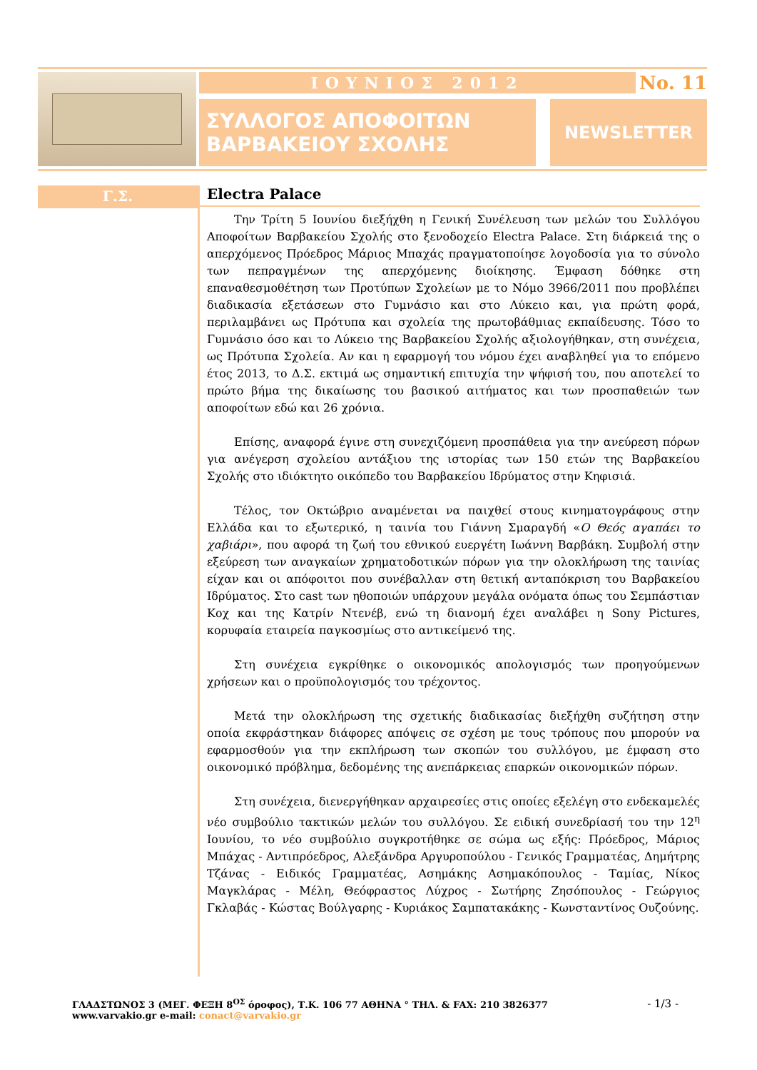ΙΟΥΝΙΟΣ 2012
No. 11
ΣΥΛΛΟΓΟΣ ΑΠΟΦΟΙΤΩΝ
ΒΑΡΒΑΚΕΙΟΥ ΣΧΟΛΗΣ
NEWSLETTER
Γ.Σ.
Electra Palace
Την Τρίτη 5 Ιουνίου διεξήχθη η Γενική Συνέλευση των μελών του Συλλόγου Αποφοίτων Βαρβακείου Σχολής στο ξενοδοχείο Electra Palace. Στη διάρκειά της ο απερχόμενος Πρόεδρος Μάριος Μπαχάς πραγματοποίησε λογοδοσία για το σύνολο των πεπραγμένων της απερχόμενης διοίκησης. Έμφαση δόθηκε στη επαναθεσμοθέτηση των Προτύπων Σχολείων με το Νόμο 3966/2011 που προβλέπει διαδικασία εξετάσεων στο Γυμνάσιο και στο Λύκειο και, για πρώτη φορά, περιλαμβάνει ως Πρότυπα και σχολεία της πρωτοβάθμιας εκπαίδευσης. Τόσο το Γυμνάσιο όσο και το Λύκειο της Βαρβακείου Σχολής αξιολογήθηκαν, στη συνέχεια, ως Πρότυπα Σχολεία. Αν και η εφαρμογή του νόμου έχει αναβληθεί για το επόμενο έτος 2013, το Δ.Σ. εκτιμά ως σημαντική επιτυχία την ψήφισή του, που αποτελεί το πρώτο βήμα της δικαίωσης του βασικού αιτήματος και των προσπαθειών των αποφοίτων εδώ και 26 χρόνια.
Επίσης, αναφορά έγινε στη συνεχιζόμενη προσπάθεια για την ανεύρεση πόρων για ανέγερση σχολείου αντάξιου της ιστορίας των 150 ετών της Βαρβακείου Σχολής στο ιδιόκτητο οικόπεδο του Βαρβακείου Ιδρύματος στην Κηφισιά.
Τέλος, τον Οκτώβριο αναμένεται να παιχθεί στους κινηματογράφους στην Ελλάδα και το εξωτερικό, η ταινία του Γιάννη Σμαραγδή «Ο Θεός αγαπάει το χαβιάρι», που αφορά τη ζωή του εθνικού ευεργέτη Ιωάννη Βαρβάκη. Συμβολή στην εξεύρεση των αναγκαίων χρηματοδοτικών πόρων για την ολοκλήρωση της ταινίας είχαν και οι απόφοιτοι που συνέβαλλαν στη θετική ανταπόκριση του Βαρβακείου Ιδρύματος. Στο cast των ηθοποιών υπάρχουν μεγάλα ονόματα όπως του Σεμπάστιαν Κοχ και της Κατρίν Ντενέβ, ενώ τη διανομή έχει αναλάβει η Sony Pictures, κορυφαία εταιρεία παγκοσμίως στο αντικείμενό της.
Στη συνέχεια εγκρίθηκε ο οικονομικός απολογισμός των προηγούμενων χρήσεων και ο προϋπολογισμός του τρέχοντος.
Μετά την ολοκλήρωση της σχετικής διαδικασίας διεξήχθη συζήτηση στην οποία εκφράστηκαν διάφορες απόψεις σε σχέση με τους τρόπους που μπορούν να εφαρμοσθούν για την εκπλήρωση των σκοπών του συλλόγου, με έμφαση στο οικονομικό πρόβλημα, δεδομένης της ανεπάρκειας επαρκών οικονομικών πόρων.
Στη συνέχεια, διενεργήθηκαν αρχαιρεσίες στις οποίες εξελέγη στο ενδεκαμελές νέο συμβούλιο τακτικών μελών του συλλόγου. Σε ειδική συνεδρίασή του την 12<sup>η</sup> Ιουνίου, το νέο συμβούλιο συγκροτήθηκε σε σώμα ως εξής: Πρόεδρος, Μάριος Μπάχας - Αντιπρόεδρος, Αλεξάνδρα Αργυροπούλου - Γενικός Γραμματέας, Δημήτρης Τζάνας - Ειδικός Γραμματέας, Ασημάκης Ασημακόπουλος - Ταμίας, Νίκος Μαγκλάρας - Μέλη, Θεόφραστος Λύχρος - Σωτήρης Ζησόπουλος - Γεώργιος Γκλαβάς - Κώστας Βούλγαρης - Κυριάκος Σαμπατακάκης - Κωνσταντίνος Ουζούνης.
ΓΛΑΔΣΤΩΝΟΣ 3 (ΜΕΓ. ΦΕΞΗ 8<sup>ΟΣ</sup> όροφος), Τ.Κ. 106 77 ΑΘΗΝΑ ° ΤΗΛ. & FAX: 210 3826377 - 1/3 -
www.varvakio.gr e-mail: conact@varvakio.gr